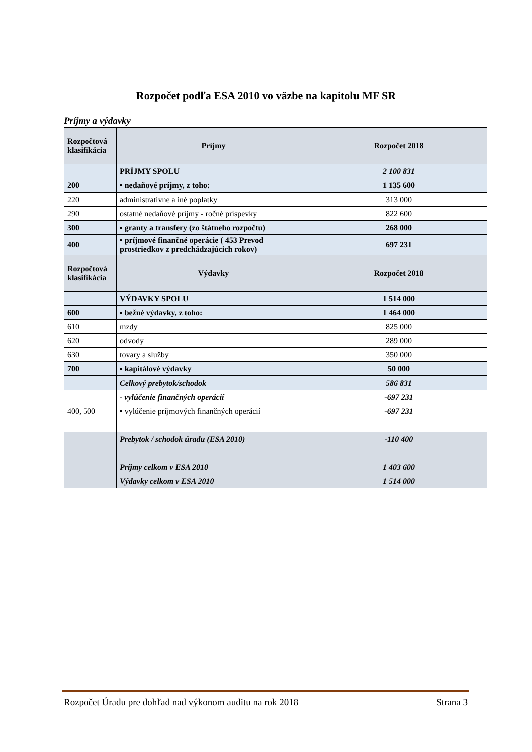Rozpočet podľa ESA 2010 vo väzbe na kapitolu MF SR
Príjmy a výdavky
| Rozpočtová klasifikácia | Príjmy | Rozpočet 2018 |
| --- | --- | --- |
| | PRÍJMY SPOLU | 2 100 831 |
| 200 | ▪ nedaňové príjmy, z toho: | 1 135 600 |
| 220 | administratívne a iné poplatky | 313 000 |
| 290 | ostatné nedaňové príjmy - ročné príspevky | 822 600 |
| 300 | ▪ granty a transfery (zo štátneho rozpočtu) | 268 000 |
| 400 | ▪ príjmové finančné operácie ( 453 Prevod prostriedkov z predchádzajúcich rokov) | 697 231 |
| Rozpočtová klasifikácia | Výdavky | Rozpočet 2018 |
| | VÝDAVKY SPOLU | 1 514 000 |
| 600 | ▪ bežné výdavky, z toho: | 1 464 000 |
| 610 | mzdy | 825 000 |
| 620 | odvody | 289 000 |
| 630 | tovary a služby | 350 000 |
| 700 | ▪ kapitálové výdavky | 50 000 |
| | Celkový prebytok/schodok | 586 831 |
| | - vylúčenie finančných operácií | -697 231 |
| 400, 500 | ▪ vylúčenie príjmových finančných operácií | -697 231 |
| | Prebytok / schodok úradu (ESA 2010) | -110 400 |
| | Príjmy celkom v ESA 2010 | 1 403 600 |
| | Výdavky celkom v ESA 2010 | 1 514 000 |
Rozpočet Úradu pre dohľad nad výkonom auditu na rok 2018 Strana 3